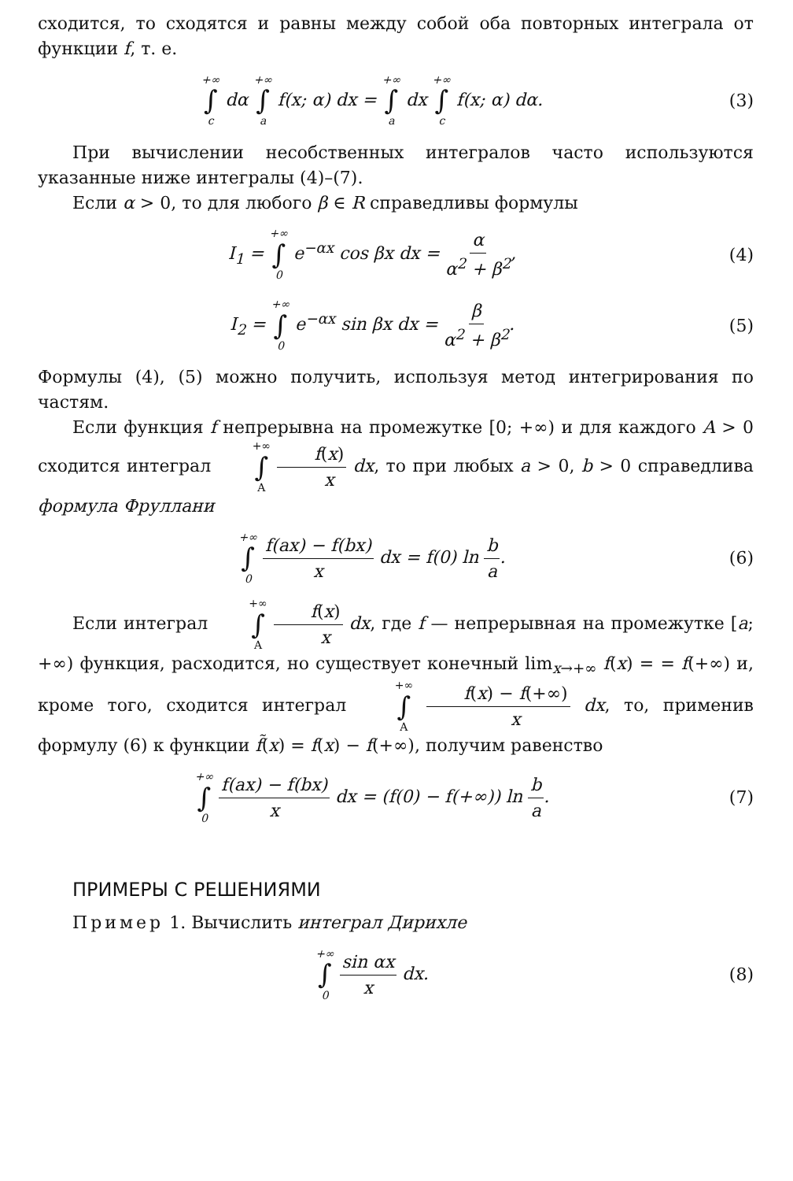сходится, то сходятся и равны между собой оба повторных интеграла от функции f, т. е.
+∞ ∫ c dα +∞ ∫ a f(x; α) dx = +∞ ∫ a dx +∞ ∫ c f(x; α) dα.
(3)
При вычислении несобственных интегралов часто используются указанные ниже интегралы (4)–(7).
Если α > 0, то для любого β ∈ R справедливы формулы
I<sub>1</sub> = +∞ ∫ 0 e<sup>−αx</sup> cos βx dx = α α<sup>2</sup> + β<sup>2</sup>,
(4)
I<sub>2</sub> = +∞ ∫ 0 e<sup>−αx</sup> sin βx dx = β α<sup>2</sup> + β<sup>2</sup>.
(5)
Формулы (4), (5) можно получить, используя метод интегрирования по частям.
Если функция f непрерывна на промежутке [0; +∞) и для каждого A > 0 сходится интеграл +∞ ∫ A f(x) x dx, то при любых a > 0, b > 0 справедлива формула Фруллани
+∞ ∫ 0 f(ax) − f(bx) x dx = f(0) ln b a.
(6)
Если интеграл +∞ ∫ A f(x) x dx, где f — непрерывная на промежутке [a; +∞) функция, расходится, но существует конечный lim<sub>x→+∞</sub> f(x) = = f(+∞) и, кроме того, сходится интеграл +∞ ∫ A f(x) − f(+∞) x dx, то, применив формулу (6) к функции f̃(x) = f(x) − f(+∞), получим равенство
+∞ ∫ 0 f(ax) − f(bx) x dx = (f(0) − f(+∞)) ln b a.
(7)
ПРИМЕРЫ С РЕШЕНИЯМИ
Пример 1. Вычислить интеграл Дирихле
+∞ ∫ 0 sin αx x dx. (8)